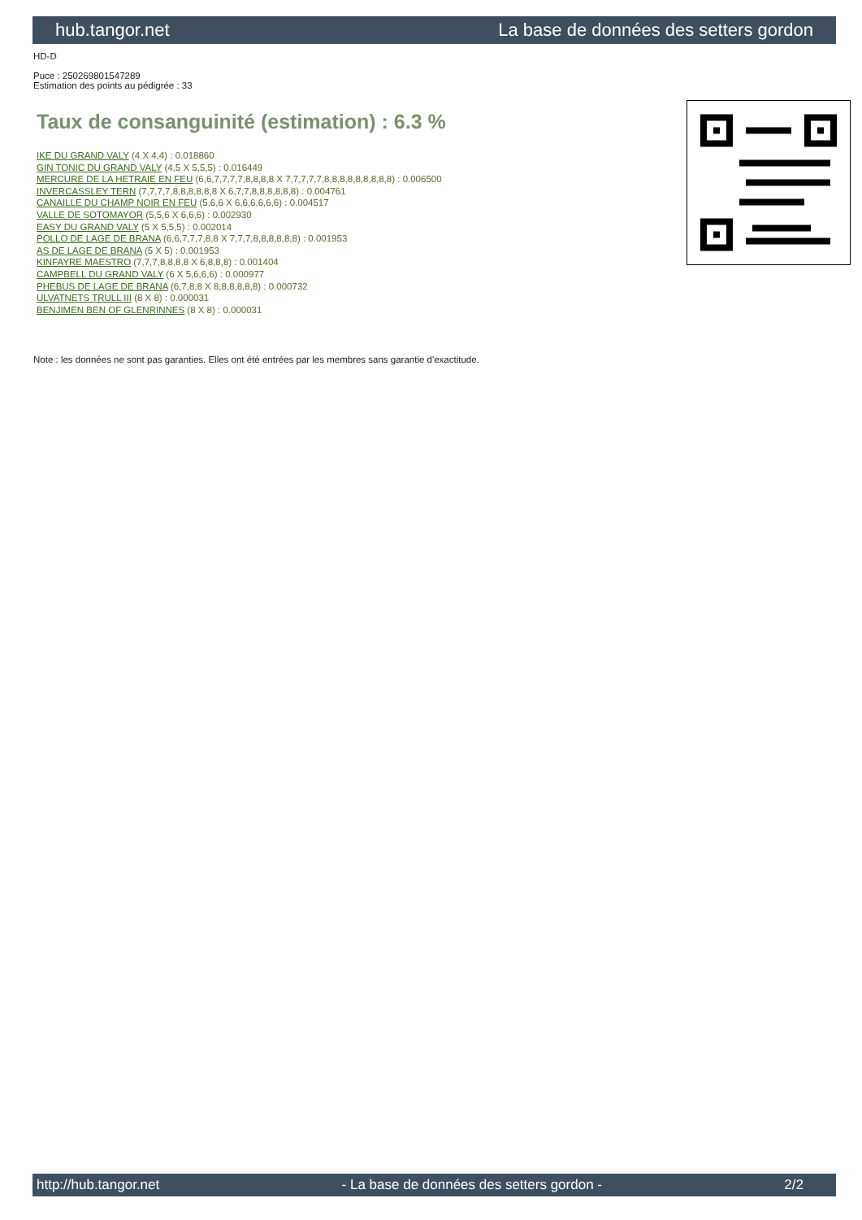hub.tangor.net La base de données des setters gordon
HD-D
Puce : 250269801547289
Estimation des points au pédigrée : 33
Taux de consanguinité (estimation) : 6.3 %
IKE DU GRAND VALY (4 X 4,4) : 0.018860
GIN TONIC DU GRAND VALY (4,5 X 5,5,5) : 0.016449
MERCURE DE LA HETRAIE EN FEU (6,6,7,7,7,7,8,8,8,8 X 7,7,7,7,7,8,8,8,8,8,8,8,8,8) : 0.006500
INVERCASSLEY TERN (7,7,7,7,8,8,8,8,8,8 X 6,7,7,8,8,8,8,8,8) : 0.004761
CANAILLE DU CHAMP NOIR EN FEU (5,6,6 X 6,6,6,6,6,6) : 0.004517
VALLE DE SOTOMAYOR (5,5,6 X 6,6,6) : 0.002930
EASY DU GRAND VALY (5 X 5,5,5) : 0.002014
POLLO DE LAGE DE BRANA (6,6,7,7,7,8,8 X 7,7,7,8,8,8,8,8,8) : 0.001953
AS DE LAGE DE BRANA (5 X 5) : 0.001953
KINFAYRE MAESTRO (7,7,7,8,8,8,8 X 6,8,8,8) : 0.001404
CAMPBELL DU GRAND VALY (6 X 5,6,6,6) : 0.000977
PHEBUS DE LAGE DE BRANA (6,7,8,8 X 8,8,8,8,8,8) : 0.000732
ULVATNETS TRULL III (8 X 8) : 0.000031
BENJIMEN BEN OF GLENRINNES (8 X 8) : 0.000031
Note : les données ne sont pas garanties. Elles ont été entrées par les membres sans garantie d'exactitude.
http://hub.tangor.net - La base de données des setters gordon - 2/2